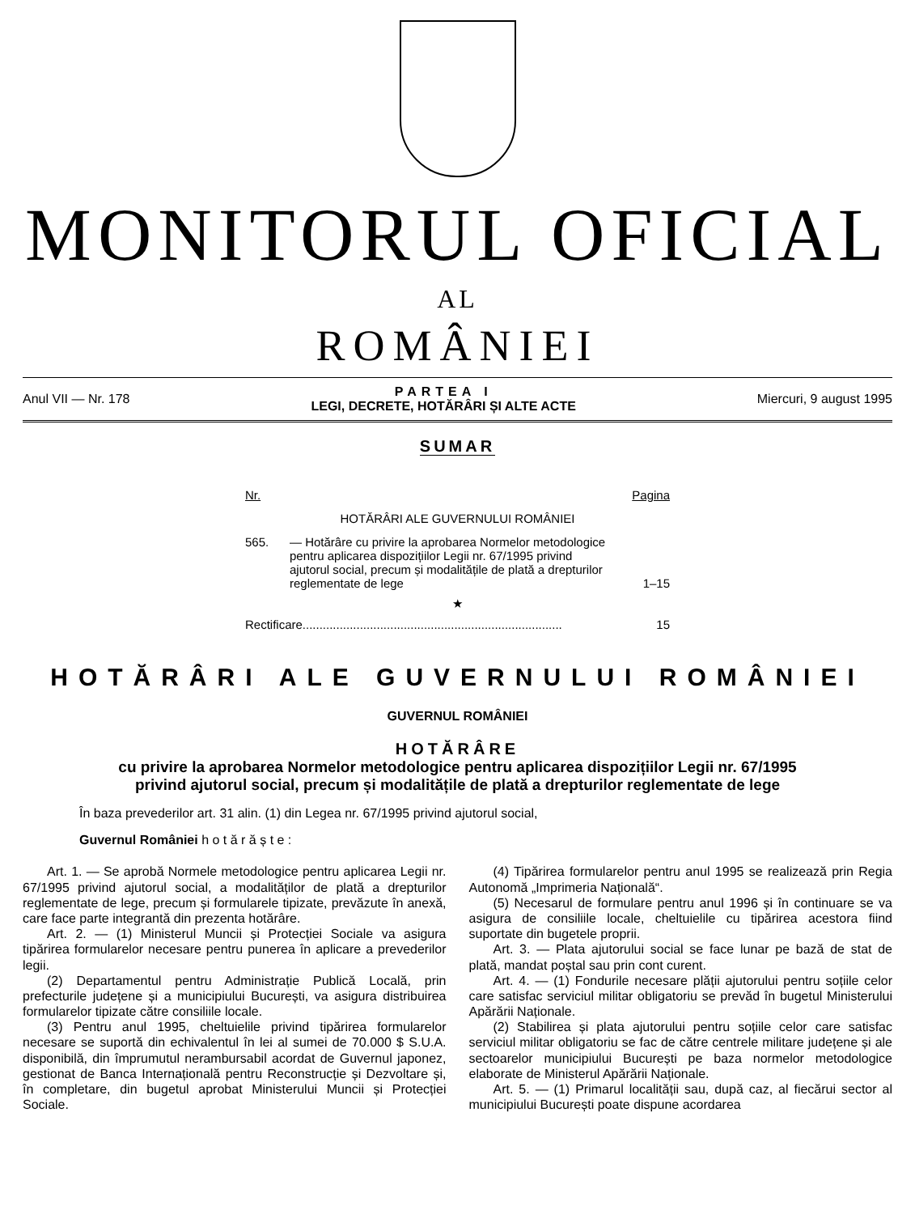MONITORUL OFICIAL
AL
ROMÂNIEI
Anul VII — Nr. 178
PARTEA I
LEGI, DECRETE, HOTĂRÂRI ȘI ALTE ACTE
Miercuri, 9 august 1995
SUMAR
Nr. Pagina
HOTĂRÂRI ALE GUVERNULUI ROMÂNIEI
565. — Hotărâre cu privire la aprobarea Normelor metodologice pentru aplicarea dispozițiilor Legii nr. 67/1995 privind ajutorul social, precum și modalitățile de plată a drepturilor reglementate de lege 1–15
★
Rectificare............................................................................. 15
HOTĂRÂRI ALE GUVERNULUI ROMÂNIEI
GUVERNUL ROMÂNIEI
HOTĂRÂRE
cu privire la aprobarea Normelor metodologice pentru aplicarea dispozițiilor Legii nr. 67/1995
privind ajutorul social, precum și modalitățile de plată a drepturilor reglementate de lege
În baza prevederilor art. 31 alin. (1) din Legea nr. 67/1995 privind ajutorul social,
Guvernul României h o t ă r ă ș t e :
Art. 1. — Se aprobă Normele metodologice pentru aplicarea Legii nr. 67/1995 privind ajutorul social, a modalităților de plată a drepturilor reglementate de lege, precum și formularele tipizate, prevăzute în anexă, care face parte integrantă din prezenta hotărâre.
Art. 2. — (1) Ministerul Muncii și Protecției Sociale va asigura tipărirea formularelor necesare pentru punerea în aplicare a prevederilor legii.
(2) Departamentul pentru Administrație Publică Locală, prin prefecturile județene și a municipiului București, va asigura distribuirea formularelor tipizate către consiliile locale.
(3) Pentru anul 1995, cheltuielile privind tipărirea formularelor necesare se suportă din echivalentul în lei al sumei de 70.000 $ S.U.A. disponibilă, din împrumutul nerambursabil acordat de Guvernul japonez, gestionat de Banca Internațională pentru Reconstrucție și Dezvoltare și, în completare, din bugetul aprobat Ministerului Muncii și Protecției Sociale.
(4) Tipărirea formularelor pentru anul 1995 se realizează prin Regia Autonomă „Imprimeria Națională“.
(5) Necesarul de formulare pentru anul 1996 și în continuare se va asigura de consiliile locale, cheltuielile cu tipărirea acestora fiind suportate din bugetele proprii.
Art. 3. — Plata ajutorului social se face lunar pe bază de stat de plată, mandat poștal sau prin cont curent.
Art. 4. — (1) Fondurile necesare plății ajutorului pentru soțiile celor care satisfac serviciul militar obligatoriu se prevăd în bugetul Ministerului Apărării Naționale.
(2) Stabilirea și plata ajutorului pentru soțiile celor care satisfac serviciul militar obligatoriu se fac de către centrele militare județene și ale sectoarelor municipiului București pe baza normelor metodologice elaborate de Ministerul Apărării Naționale.
Art. 5. — (1) Primarul localității sau, după caz, al fiecărui sector al municipiului București poate dispune acordarea